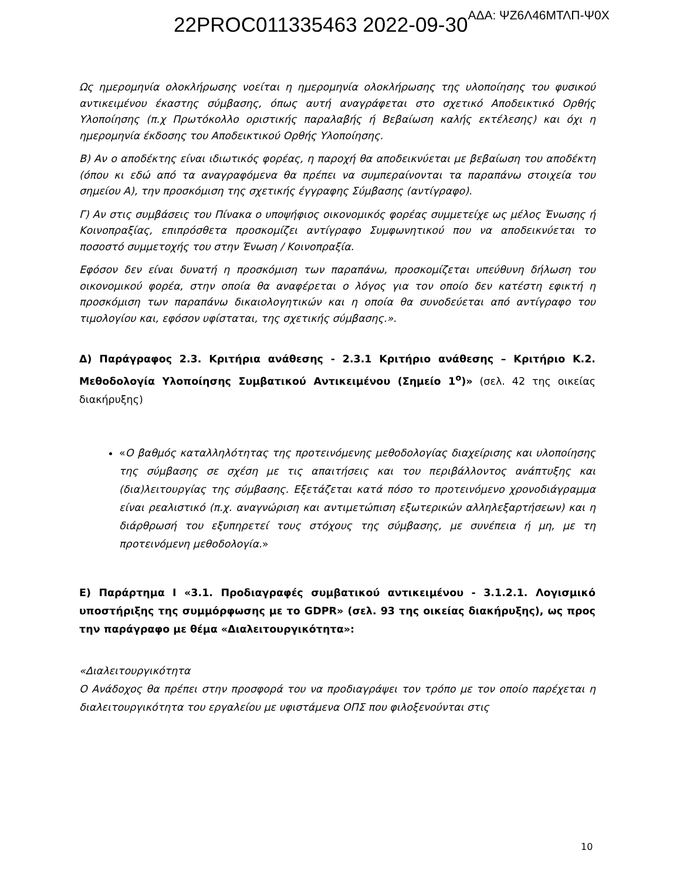22PROC011335463 2022-09-30ΑΔΑ: ΨΖ6Λ46ΜΤΛΠ-Ψ0Χ
Ως ημερομηνία ολοκλήρωσης νοείται η ημερομηνία ολοκλήρωσης της υλοποίησης του φυσικού αντικειμένου έκαστης σύμβασης, όπως αυτή αναγράφεται στο σχετικό Αποδεικτικό Ορθής Υλοποίησης (π.χ Πρωτόκολλο οριστικής παραλαβής ή Βεβαίωση καλής εκτέλεσης) και όχι η ημερομηνία έκδοσης του Αποδεικτικού Ορθής Υλοποίησης.
Β) Αν ο αποδέκτης είναι ιδιωτικός φορέας, η παροχή θα αποδεικνύεται με βεβαίωση του αποδέκτη (όπου κι εδώ από τα αναγραφόμενα θα πρέπει να συμπεραίνονται τα παραπάνω στοιχεία του σημείου Α), την προσκόμιση της σχετικής έγγραφης Σύμβασης (αντίγραφο).
Γ) Αν στις συμβάσεις του Πίνακα ο υποψήφιος οικονομικός φορέας συμμετείχε ως μέλος Ένωσης ή Κοινοπραξίας, επιπρόσθετα προσκομίζει αντίγραφο Συμφωνητικού που να αποδεικνύεται το ποσοστό συμμετοχής του στην Ένωση / Κοινοπραξία.
Εφόσον δεν είναι δυνατή η προσκόμιση των παραπάνω, προσκομίζεται υπεύθυνη δήλωση του οικονομικού φορέα, στην οποία θα αναφέρεται ο λόγος για τον οποίο δεν κατέστη εφικτή η προσκόμιση των παραπάνω δικαιολογητικών και η οποία θα συνοδεύεται από αντίγραφο του τιμολογίου και, εφόσον υφίσταται, της σχετικής σύμβασης.».
Δ) Παράγραφος 2.3. Κριτήρια ανάθεσης - 2.3.1 Κριτήριο ανάθεσης – Κριτήριο Κ.2. Μεθοδολογία Υλοποίησης Συμβατικού Αντικειμένου (Σημείο 1<sup>ο</sup>)» (σελ. 42 της οικείας διακήρυξης)
«Ο βαθμός καταλληλότητας της προτεινόμενης μεθοδολογίας διαχείρισης και υλοποίησης της σύμβασης σε σχέση με τις απαιτήσεις και του περιβάλλοντος ανάπτυξης και (δια)λειτουργίας της σύμβασης. Εξετάζεται κατά πόσο το προτεινόμενο χρονοδιάγραμμα είναι ρεαλιστικό (π.χ. αναγνώριση και αντιμετώπιση εξωτερικών αλληλεξαρτήσεων) και η διάρθρωσή του εξυπηρετεί τους στόχους της σύμβασης, με συνέπεια ή μη, με τη προτεινόμενη μεθοδολογία.»
Ε) Παράρτημα Ι «3.1. Προδιαγραφές συμβατικού αντικειμένου - 3.1.2.1. Λογισμικό υποστήριξης της συμμόρφωσης με το GDPR» (σελ. 93 της οικείας διακήρυξης), ως προς την παράγραφο με θέμα «Διαλειτουργικότητα»:
«Διαλειτουργικότητα
Ο Ανάδοχος θα πρέπει στην προσφορά του να προδιαγράψει τον τρόπο με τον οποίο παρέχεται η διαλειτουργικότητα του εργαλείου με υφιστάμενα ΟΠΣ που φιλοξενούνται στις
10